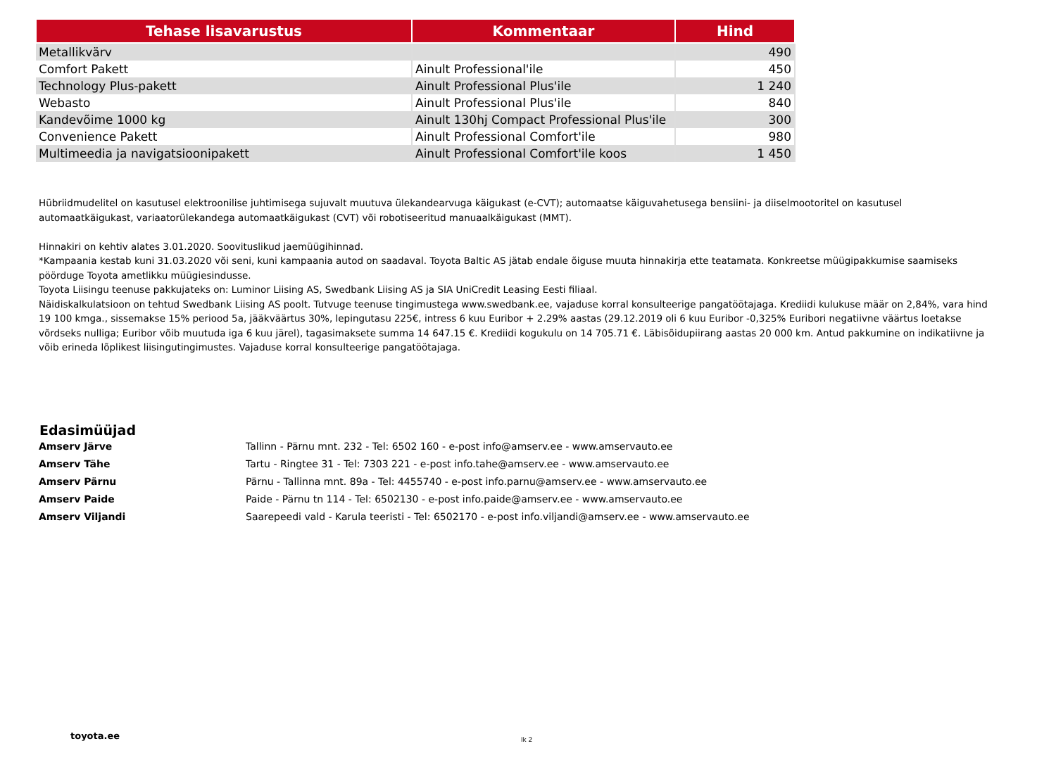| Tehase lisavarustus | Kommentaar | Hind |
| --- | --- | --- |
| Metallikvärv | | 490 |
| Comfort Pakett | Ainult Professional'ile | 450 |
| Technology Plus-pakett | Ainult Professional Plus'ile | 1 240 |
| Webasto | Ainult Professional Plus'ile | 840 |
| Kandevõime 1000 kg | Ainult 130hj Compact Professional Plus'ile | 300 |
| Convenience Pakett | Ainult Professional Comfort'ile | 980 |
| Multimeedia ja navigatsioonipakett | Ainult Professional Comfort'ile koos | 1 450 |
Hübriidmudelitel on kasutusel elektroonilise juhtimisega sujuvalt muutuva ülekandearvuga käigukast (e-CVT); automaatse käiguvahetusega bensiini- ja diiselmootoritel on kasutusel automaatkäigukast, variaatorülekandega automaatkäigukast (CVT) või robotiseeritud manuaalkäigukast (MMT).
Hinnakiri on kehtiv alates 3.01.2020. Soovituslikud jaemüügihinnad.
*Kampaania kestab kuni 31.03.2020 või seni, kuni kampaania autod on saadaval. Toyota Baltic AS jätab endale õiguse muuta hinnakirja ette teatamata. Konkreetse müügipakkumise saamiseks pöörduge Toyota ametlikku müügiesindusse.
Toyota Liisingu teenuse pakkujateks on: Luminor Liising AS, Swedbank Liising AS ja SIA UniCredit Leasing Eesti filiaal.
Näidiskalkulatsioon on tehtud Swedbank Liising AS poolt. Tutvuge teenuse tingimustega www.swedbank.ee, vajaduse korral konsulteerige pangatöötajaga. Krediidi kulukuse määr on 2,84%, vara hind 19 100 kmga., sissemakse 15% periood 5a, jääkväärtus 30%, lepingutasu 225€, intress 6 kuu Euribor + 2.29% aastas (29.12.2019 oli 6 kuu Euribor -0,325% Euribori negatiivne väärtus loetakse võrdseks nulliga; Euribor võib muutuda iga 6 kuu järel), tagasimaksete summa 14 647.15 €. Krediidi kogukulu on 14 705.71 €. Läbisõidupiirang aastas 20 000 km. Antud pakkumine on indikatiivne ja võib erineda lõplikest liisingutingimustes. Vajaduse korral konsulteerige pangatöötajaga.
Edasimüüjad
Amserv Järve Tallinn - Pärnu mnt. 232 - Tel: 6502 160 - e-post info@amserv.ee - www.amservauto.ee
Amserv Tähe Tartu - Ringtee 31 - Tel: 7303 221 - e-post info.tahe@amserv.ee - www.amservauto.ee
Amserv Pärnu Pärnu - Tallinna mnt. 89a - Tel: 4455740 - e-post info.parnu@amserv.ee - www.amservauto.ee
Amserv Paide Paide - Pärnu tn 114 - Tel: 6502130 - e-post info.paide@amserv.ee - www.amservauto.ee
Amserv Viljandi Saarepeedi vald - Karula teeristi - Tel: 6502170 - e-post info.viljandi@amserv.ee - www.amservauto.ee
toyota.ee lk 2